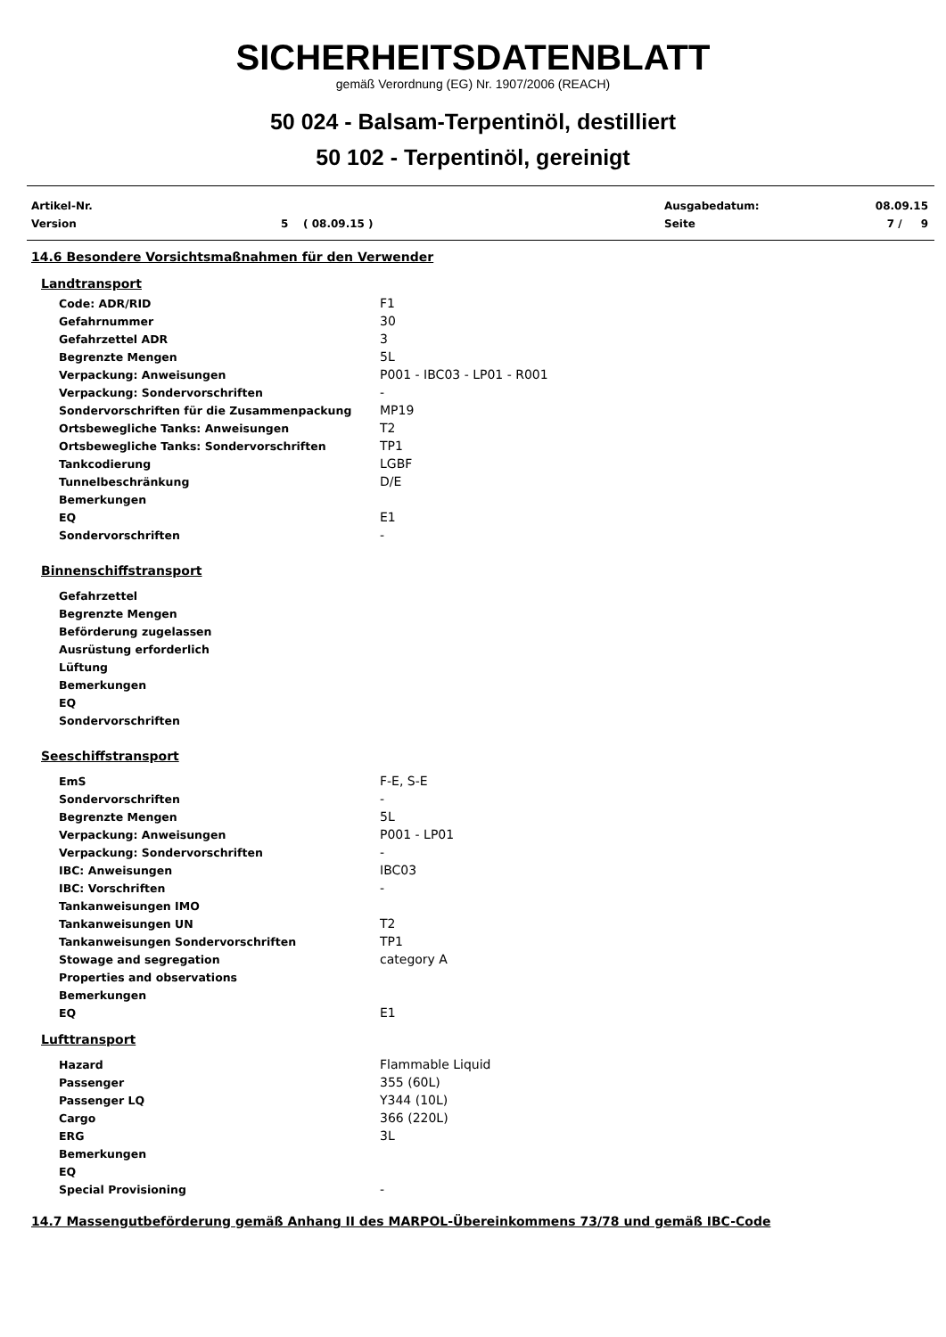SICHERHEITSDATENBLATT
gemäß Verordnung (EG) Nr. 1907/2006 (REACH)
50 024 - Balsam-Terpentinöl, destilliert
50 102 - Terpentinöl, gereinigt
| Artikel-Nr. | | Ausgabedatum: | 08.09.15 |
| Version | 5 ( 08.09.15 ) | Seite | 7 / 9 |
14.6 Besondere Vorsichtsmaßnahmen für den Verwender
Landtransport
| Code: ADR/RID | F1 |
| Gefahrnummer | 30 |
| Gefahrzettel ADR | 3 |
| Begrenzte Mengen | 5L |
| Verpackung: Anweisungen | P001 - IBC03 - LP01 - R001 |
| Verpackung: Sondervorschriften | - |
| Sondervorschriften für die Zusammenpackung | MP19 |
| Ortsbewegliche Tanks: Anweisungen | T2 |
| Ortsbewegliche Tanks: Sondervorschriften | TP1 |
| Tankcodierung | LGBF |
| Tunnelbeschränkung | D/E |
| Bemerkungen | |
| EQ | E1 |
| Sondervorschriften | - |
Binnenschiffstransport
| Gefahrzettel | |
| Begrenzte Mengen | |
| Beförderung zugelassen | |
| Ausrüstung erforderlich | |
| Lüftung | |
| Bemerkungen | |
| EQ | |
| Sondervorschriften | |
Seeschiffstransport
| EmS | F-E, S-E |
| Sondervorschriften | - |
| Begrenzte Mengen | 5L |
| Verpackung: Anweisungen | P001 - LP01 |
| Verpackung: Sondervorschriften | - |
| IBC: Anweisungen | IBC03 |
| IBC: Vorschriften | - |
| Tankanweisungen IMO | |
| Tankanweisungen UN | T2 |
| Tankanweisungen Sondervorschriften | TP1 |
| Stowage and segregation | category A |
| Properties and observations | |
| Bemerkungen | |
| EQ | E1 |
Lufttransport
| Hazard | Flammable Liquid |
| Passenger | 355 (60L) |
| Passenger LQ | Y344 (10L) |
| Cargo | 366 (220L) |
| ERG | 3L |
| Bemerkungen | |
| EQ | |
| Special Provisioning | - |
14.7 Massengutbeförderung gemäß Anhang II des MARPOL-Übereinkommens 73/78 und gemäß IBC-Code